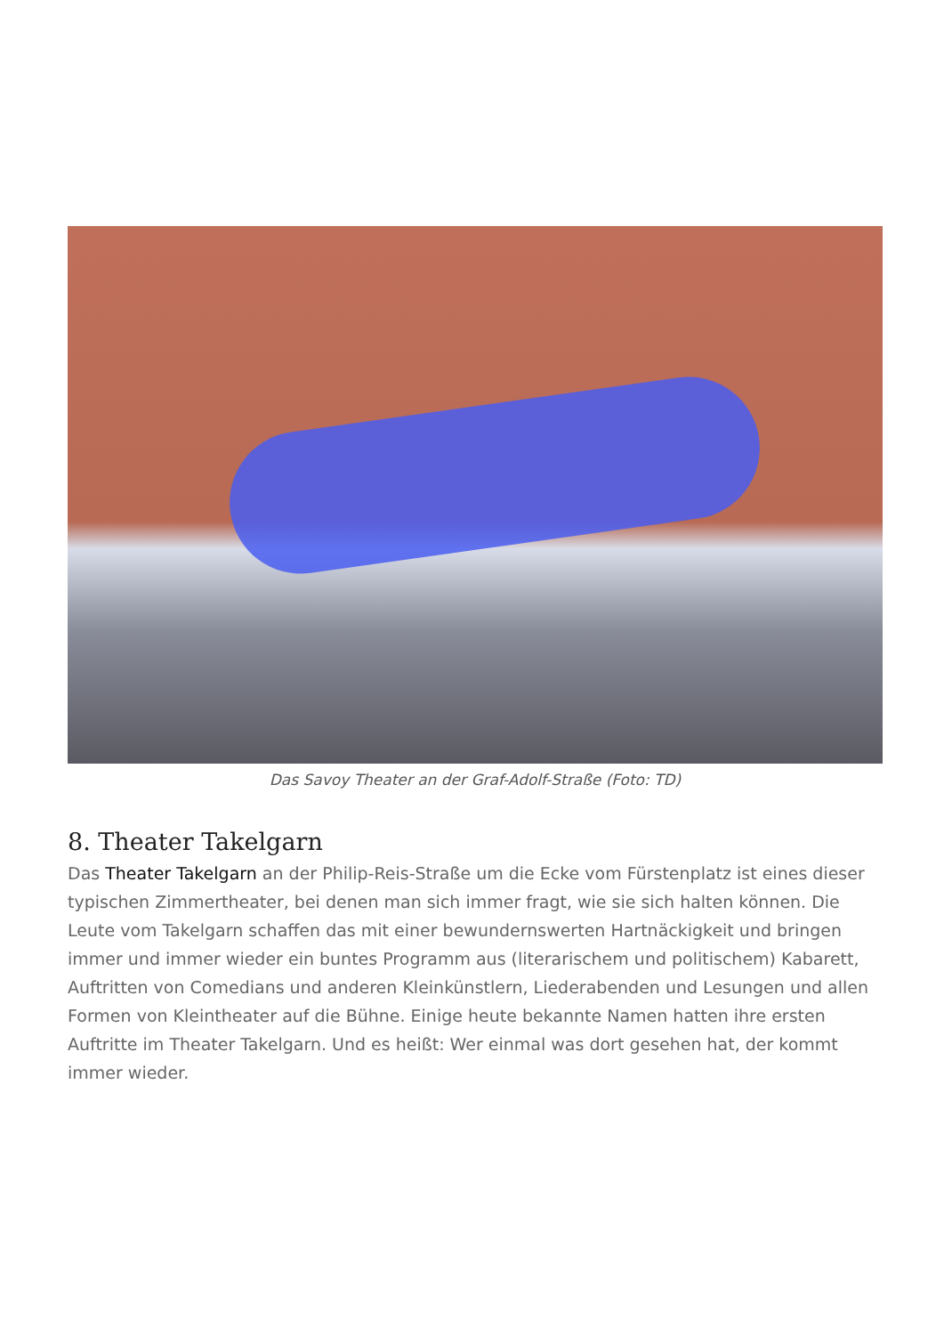Das Savoy Theater an der Graf-Adolf-Straße (Foto: TD)
8. Theater Takelgarn
Das Theater Takelgarn an der Philip-Reis-Straße um die Ecke vom Fürstenplatz ist eines dieser typischen Zimmertheater, bei denen man sich immer fragt, wie sie sich halten können. Die Leute vom Takelgarn schaffen das mit einer bewundernswerten Hartnäckigkeit und bringen immer und immer wieder ein buntes Programm aus (literarischem und politischem) Kabarett, Auftritten von Comedians und anderen Kleinkünstlern, Liederabenden und Lesungen und allen Formen von Kleintheater auf die Bühne. Einige heute bekannte Namen hatten ihre ersten Auftritte im Theater Takelgarn. Und es heißt: Wer einmal was dort gesehen hat, der kommt immer wieder.